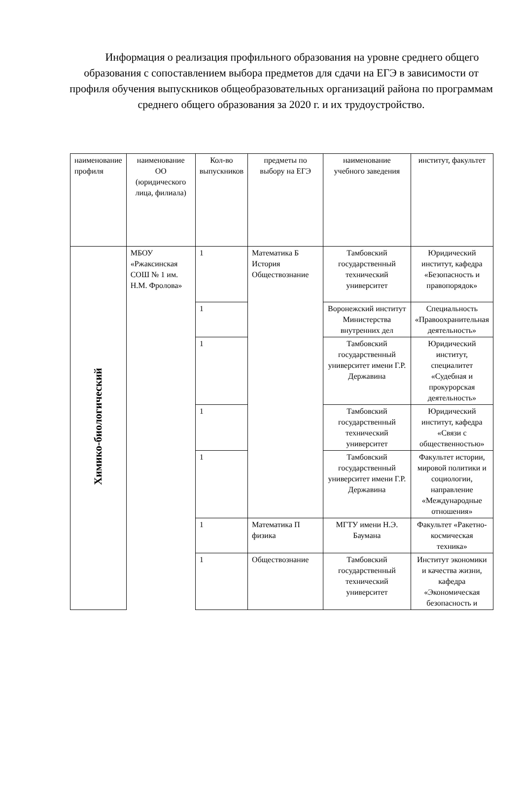Информация о реализация профильного образования на уровне среднего общего образования с сопоставлением выбора предметов для сдачи на ЕГЭ в зависимости от профиля обучения выпускников общеобразовательных организаций района по программам среднего общего образования за 2020 г. и их трудоустройство.
| наименование профиля | наименование ОО (юридического лица, филиала) | Кол-во выпускников | предметы по выбору на ЕГЭ | наименование учебного заведения | институт, факультет |
| Химико-биологический | МБОУ «Ржаксинская СОШ № 1 им. Н.М. Фролова» | 1 | Математика Б История Обществознание | Тамбовский государственный технический университет | Юридический институт, кафедра «Безопасность и правопорядок» |
| | | 1 | | Воронежский институт Министерства внутренних дел | Специальность «Правоохранительная деятельность» |
| | | 1 | | Тамбовский государственный университет имени Г.Р. Державина | Юридический институт, специалитет «Судебная и прокурорская деятельность» |
| | | 1 | | Тамбовский государственный технический университет | Юридический институт, кафедра «Связи с общественностью» |
| | | 1 | | Тамбовский государственный университет имени Г.Р. Державина | Факультет истории, мировой политики и социологии, направление «Международные отношения» |
| | | 1 | Математика П физика | МГТУ имени Н.Э. Баумана | Факультет «Ракетно-космическая техника» |
| | | 1 | Обществознание | Тамбовский государственный технический университет | Институт экономики и качества жизни, кафедра «Экономическая безопасность и |